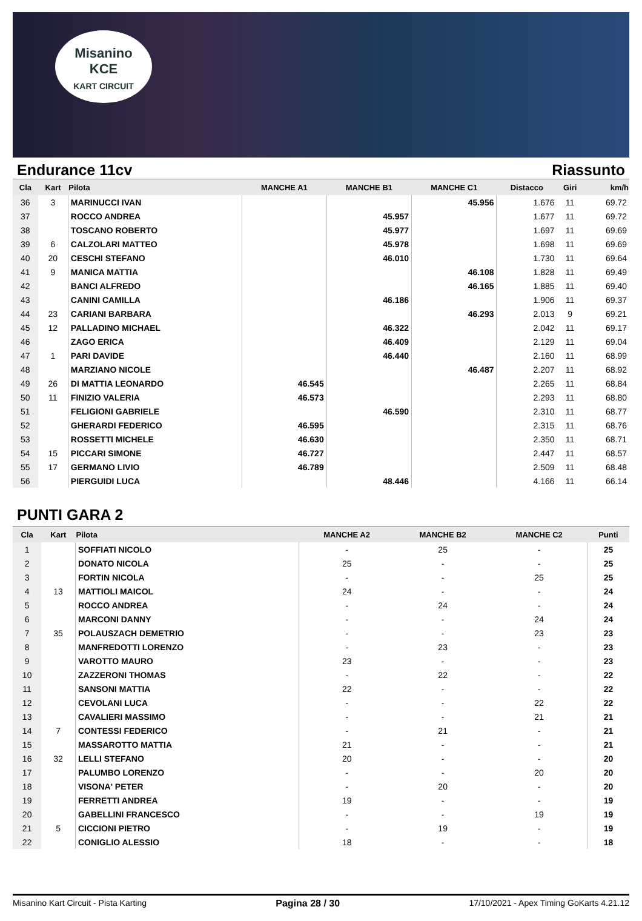Misanino
KCE
KART CIRCUIT
Endurance 11cv Riassunto
| Cla | Kart | Pilota | MANCHE A1 | MANCHE B1 | MANCHE C1 | Distacco | Giri | km/h |
| --- | --- | --- | --- | --- | --- | --- | --- | --- |
| 36 | 3 | MARINUCCI IVAN | | | 45.956 | 1.676 | 11 | 69.72 |
| 37 | | ROCCO ANDREA | | 45.957 | | 1.677 | 11 | 69.72 |
| 38 | | TOSCANO ROBERTO | | 45.977 | | 1.697 | 11 | 69.69 |
| 39 | 6 | CALZOLARI MATTEO | | 45.978 | | 1.698 | 11 | 69.69 |
| 40 | 20 | CESCHI STEFANO | | 46.010 | | 1.730 | 11 | 69.64 |
| 41 | 9 | MANICA MATTIA | | | 46.108 | 1.828 | 11 | 69.49 |
| 42 | | BANCI ALFREDO | | | 46.165 | 1.885 | 11 | 69.40 |
| 43 | | CANINI CAMILLA | | 46.186 | | 1.906 | 11 | 69.37 |
| 44 | 23 | CARIANI BARBARA | | | 46.293 | 2.013 | 9 | 69.21 |
| 45 | 12 | PALLADINO MICHAEL | | 46.322 | | 2.042 | 11 | 69.17 |
| 46 | | ZAGO ERICA | | 46.409 | | 2.129 | 11 | 69.04 |
| 47 | 1 | PARI DAVIDE | | 46.440 | | 2.160 | 11 | 68.99 |
| 48 | | MARZIANO NICOLE | | | 46.487 | 2.207 | 11 | 68.92 |
| 49 | 26 | DI MATTIA LEONARDO | 46.545 | | | 2.265 | 11 | 68.84 |
| 50 | 11 | FINIZIO VALERIA | 46.573 | | | 2.293 | 11 | 68.80 |
| 51 | | FELIGIONI GABRIELE | | 46.590 | | 2.310 | 11 | 68.77 |
| 52 | | GHERARDI FEDERICO | 46.595 | | | 2.315 | 11 | 68.76 |
| 53 | | ROSSETTI MICHELE | 46.630 | | | 2.350 | 11 | 68.71 |
| 54 | 15 | PICCARI SIMONE | 46.727 | | | 2.447 | 11 | 68.57 |
| 55 | 17 | GERMANO LIVIO | 46.789 | | | 2.509 | 11 | 68.48 |
| 56 | | PIERGUIDI LUCA | | 48.446 | | 4.166 | 11 | 66.14 |
PUNTI GARA 2
| Cla | Kart | Pilota | MANCHE A2 | MANCHE B2 | MANCHE C2 | Punti |
| --- | --- | --- | --- | --- | --- | --- |
| 1 | | SOFFIATI NICOLO | - | 25 | - | 25 |
| 2 | | DONATO NICOLA | 25 | - | - | 25 |
| 3 | | FORTIN NICOLA | - | - | 25 | 25 |
| 4 | 13 | MATTIOLI MAICOL | 24 | - | - | 24 |
| 5 | | ROCCO ANDREA | - | 24 | - | 24 |
| 6 | | MARCONI DANNY | - | - | 24 | 24 |
| 7 | 35 | POLAUSZACH DEMETRIO | - | - | 23 | 23 |
| 8 | | MANFREDOTTI LORENZO | - | 23 | - | 23 |
| 9 | | VAROTTO MAURO | 23 | - | - | 23 |
| 10 | | ZAZZERONI THOMAS | - | 22 | - | 22 |
| 11 | | SANSONI MATTIA | 22 | - | - | 22 |
| 12 | | CEVOLANI LUCA | - | - | 22 | 22 |
| 13 | | CAVALIERI MASSIMO | - | - | 21 | 21 |
| 14 | 7 | CONTESSI FEDERICO | - | 21 | - | 21 |
| 15 | | MASSAROTTO MATTIA | 21 | - | - | 21 |
| 16 | 32 | LELLI STEFANO | 20 | - | - | 20 |
| 17 | | PALUMBO LORENZO | - | - | 20 | 20 |
| 18 | | VISONA' PETER | - | 20 | - | 20 |
| 19 | | FERRETTI ANDREA | 19 | - | - | 19 |
| 20 | | GABELLINI FRANCESCO | - | - | 19 | 19 |
| 21 | 5 | CICCIONI PIETRO | - | 19 | - | 19 |
| 22 | | CONIGLIO ALESSIO | 18 | - | - | 18 |
Misanino Kart Circuit - Pista Karting Pagina 28 / 30 17/10/2021 - Apex Timing GoKarts 4.21.12